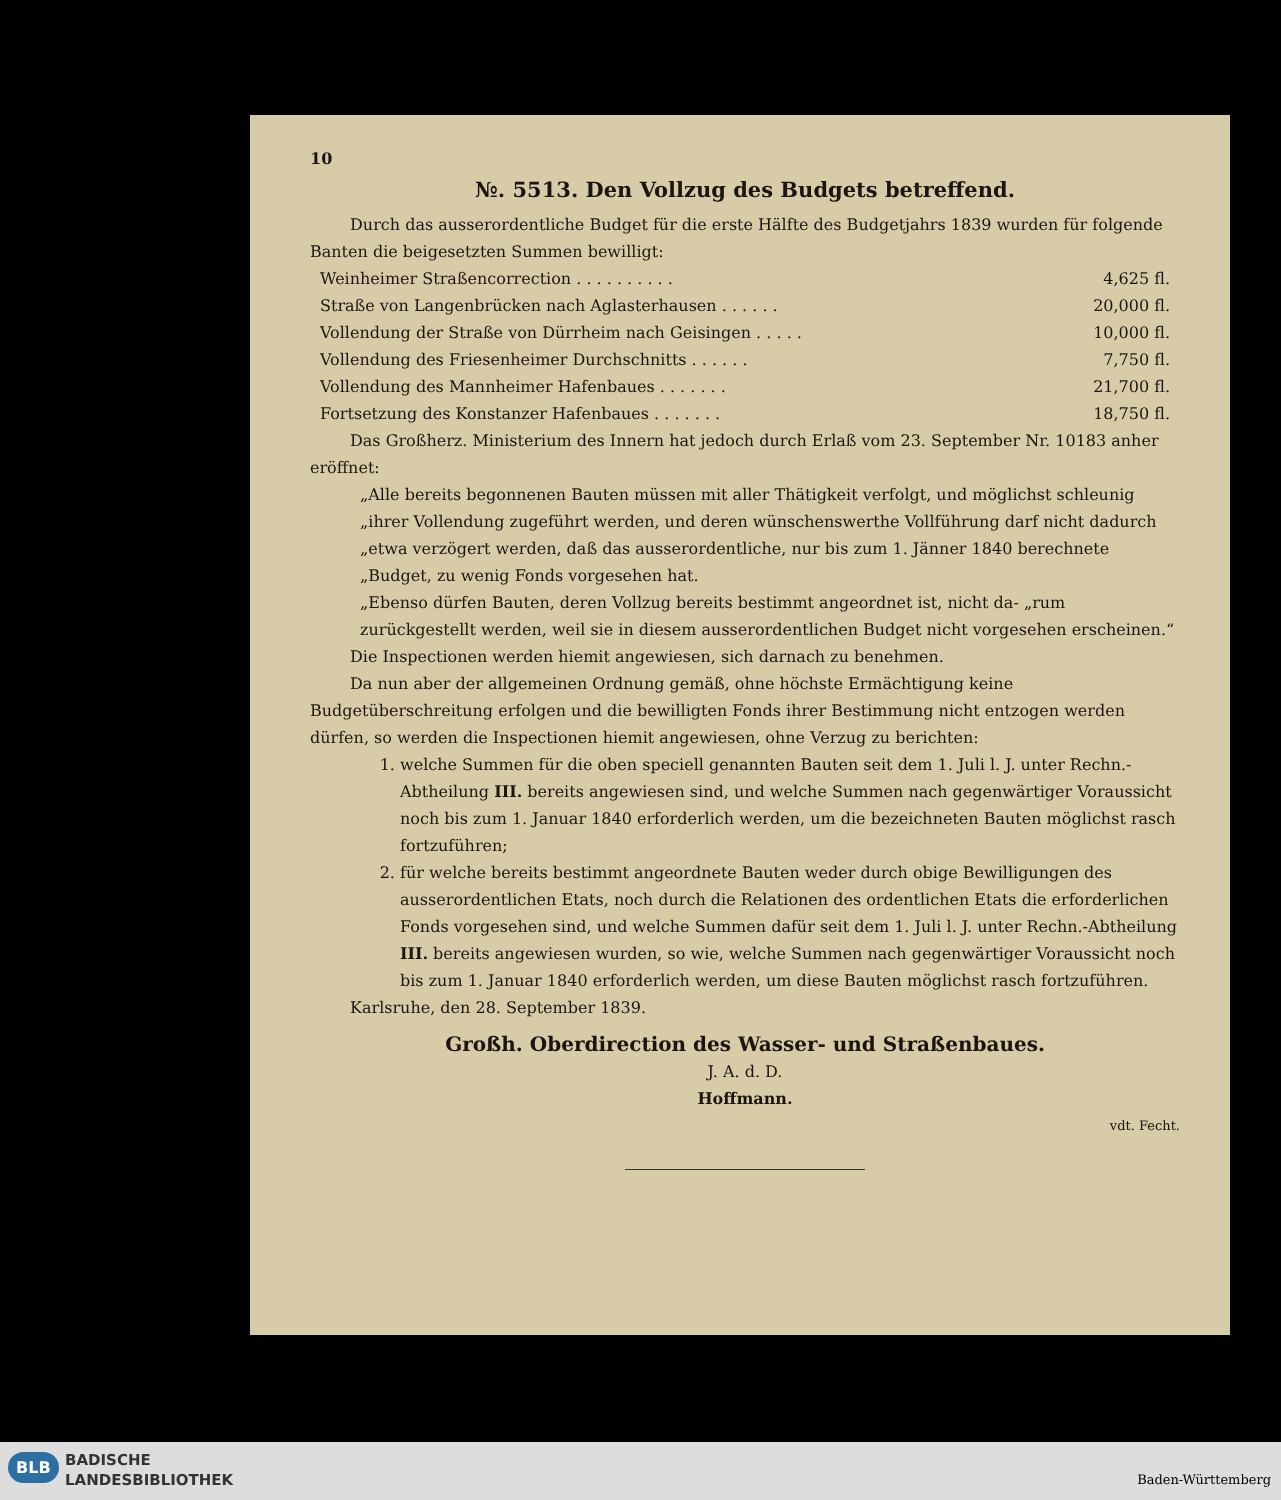10
№. 5513. Den Vollzug des Budgets betreffend.
Durch das ausserordentliche Budget für die erste Hälfte des Budgetjahrs 1839 wurden für folgende Banten die beigesetzten Summen bewilligt:
| Weinheimer Straßencorrection . . . . . . . . . . | 4,625 fl. |
| Straße von Langenbrücken nach Aglasterhausen . . . . . . | 20,000 fl. |
| Vollendung der Straße von Dürrheim nach Geisingen . . . . . | 10,000 fl. |
| Vollendung des Friesenheimer Durchschnitts . . . . . . | 7,750 fl. |
| Vollendung des Mannheimer Hafenbaues . . . . . . . | 21,700 fl. |
| Fortsetzung des Konstanzer Hafenbaues . . . . . . . | 18,750 fl. |
Das Großherz. Ministerium des Innern hat jedoch durch Erlaß vom 23. September Nr. 10183 anher eröffnet:
„Alle bereits begonnenen Bauten müssen mit aller Thätigkeit verfolgt, und möglichst schleunig „ihrer Vollendung zugeführt werden, und deren wünschenswerthe Vollführung darf nicht dadurch „etwa verzögert werden, daß das ausserordentliche, nur bis zum 1. Jänner 1840 berechnete „Budget, zu wenig Fonds vorgesehen hat.
„Ebenso dürfen Bauten, deren Vollzug bereits bestimmt angeordnet ist, nicht da- „rum zurückgestellt werden, weil sie in diesem ausserordentlichen Budget nicht vorgesehen erscheinen.“
Die Inspectionen werden hiemit angewiesen, sich darnach zu benehmen.
Da nun aber der allgemeinen Ordnung gemäß, ohne höchste Ermächtigung keine Budgetüberschreitung erfolgen und die bewilligten Fonds ihrer Bestimmung nicht entzogen werden dürfen, so werden die Inspectionen hiemit angewiesen, ohne Verzug zu berichten:
1. welche Summen für die oben speciell genannten Bauten seit dem 1. Juli l. J. unter Rechn.-Abtheilung III. bereits angewiesen sind, und welche Summen nach gegenwärtiger Voraussicht noch bis zum 1. Januar 1840 erforderlich werden, um die bezeichneten Bauten möglichst rasch fortzuführen;
2. für welche bereits bestimmt angeordnete Bauten weder durch obige Bewilligungen des ausserordentlichen Etats, noch durch die Relationen des ordentlichen Etats die erforderlichen Fonds vorgesehen sind, und welche Summen dafür seit dem 1. Juli l. J. unter Rechn.-Abtheilung III. bereits angewiesen wurden, so wie, welche Summen nach gegenwärtiger Voraussicht noch bis zum 1. Januar 1840 erforderlich werden, um diese Bauten möglichst rasch fortzuführen.
Karlsruhe, den 28. September 1839.
Großh. Oberdirection des Wasser- und Straßenbaues.
J. A. d. D.
Hoffmann.
vdt. Fecht.
BLB
BADISCHE
LANDESBIBLIOTHEK
Baden-Württemberg